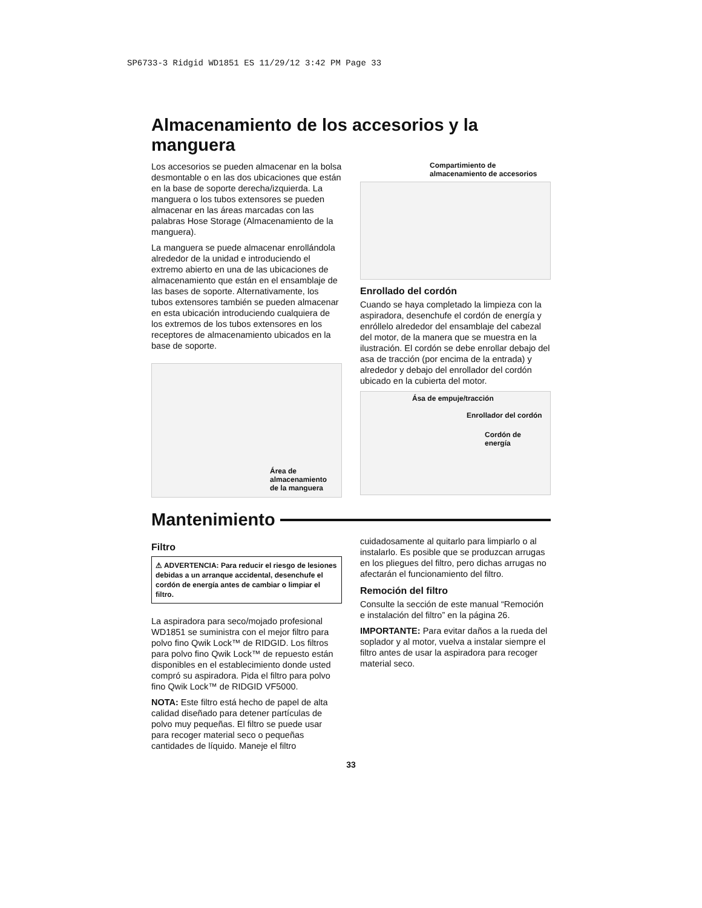SP6733-3 Ridgid WD1851 ES 11/29/12 3:42 PM Page 33
Almacenamiento de los accesorios y la manguera
Los accesorios se pueden almacenar en la bolsa desmontable o en las dos ubicaciones que están en la base de soporte derecha/izquierda. La manguera o los tubos extensores se pueden almacenar en las áreas marcadas con las palabras Hose Storage (Almacenamiento de la manguera).
La manguera se puede almacenar enrollándola alrededor de la unidad e introduciendo el extremo abierto en una de las ubicaciones de almacenamiento que están en el ensamblaje de las bases de soporte. Alternativamente, los tubos extensores también se pueden almacenar en esta ubicación introduciendo cualquiera de los extremos de los tubos extensores en los receptores de almacenamiento ubicados en la base de soporte.
Área de
almacenamiento
de la manguera
Compartimiento de
almacenamiento de accesorios
Enrollado del cordón
Cuando se haya completado la limpieza con la aspiradora, desenchufe el cordón de energía y enróllelo alrededor del ensamblaje del cabezal del motor, de la manera que se muestra en la ilustración. El cordón se debe enrollar debajo del asa de tracción (por encima de la entrada) y alrededor y debajo del enrollador del cordón ubicado en la cubierta del motor.
Ása de empuje/tracción
Enrollador del cordón
Cordón de
energía
Mantenimiento
Filtro
⚠ ADVERTENCIA: Para reducir el riesgo de lesiones debidas a un arranque accidental, desenchufe el cordón de energía antes de cambiar o limpiar el filtro.
La aspiradora para seco/mojado profesional WD1851 se suministra con el mejor filtro para polvo fino Qwik Lock™ de RIDGID. Los filtros para polvo fino Qwik Lock™ de repuesto están disponibles en el establecimiento donde usted compró su aspiradora. Pida el filtro para polvo fino Qwik Lock™ de RIDGID VF5000.
NOTA: Este filtro está hecho de papel de alta calidad diseñado para detener partículas de polvo muy pequeñas. El filtro se puede usar para recoger material seco o pequeñas cantidades de líquido. Maneje el filtro
cuidadosamente al quitarlo para limpiarlo o al instalarlo. Es posible que se produzcan arrugas en los pliegues del filtro, pero dichas arrugas no afectarán el funcionamiento del filtro.
Remoción del filtro
Consulte la sección de este manual “Remoción e instalación del filtro” en la página 26.
IMPORTANTE: Para evitar daños a la rueda del soplador y al motor, vuelva a instalar siempre el filtro antes de usar la aspiradora para recoger material seco.
33